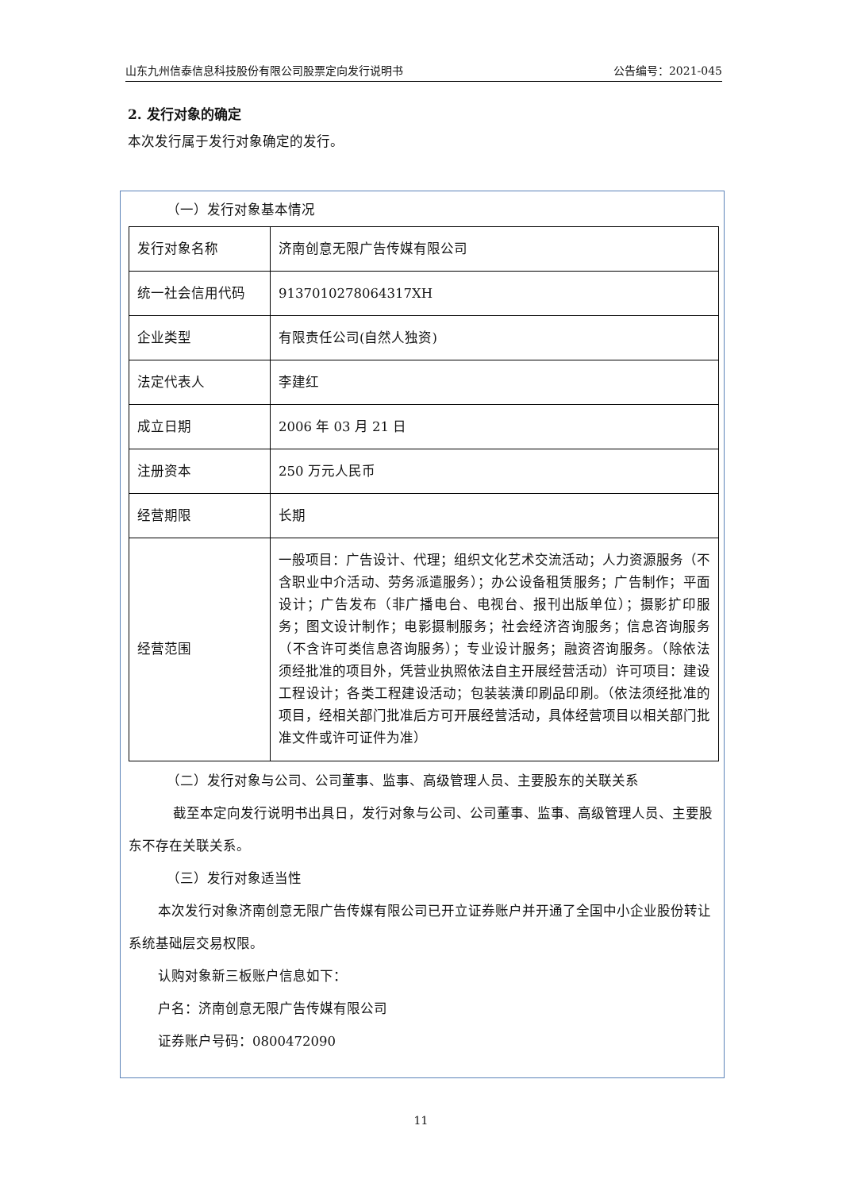山东九州信泰信息科技股份有限公司股票定向发行说明书 公告编号：2021-045
2. 发行对象的确定
本次发行属于发行对象确定的发行。
（一）发行对象基本情况
| 发行对象名称 | 济南创意无限广告传媒有限公司 |
| 统一社会信用代码 | 9137010278064317XH |
| 企业类型 | 有限责任公司(自然人独资) |
| 法定代表人 | 李建红 |
| 成立日期 | 2006 年 03 月 21 日 |
| 注册资本 | 250 万元人民币 |
| 经营期限 | 长期 |
| 经营范围 | 一般项目：广告设计、代理；组织文化艺术交流活动；人力资源服务（不含职业中介活动、劳务派遣服务）；办公设备租赁服务；广告制作；平面设计；广告发布（非广播电台、电视台、报刊出版单位）；摄影扩印服务；图文设计制作；电影摄制服务；社会经济咨询服务；信息咨询服务（不含许可类信息咨询服务）；专业设计服务；融资咨询服务。（除依法须经批准的项目外，凭营业执照依法自主开展经营活动）许可项目：建设工程设计；各类工程建设活动；包装装潢印刷品印刷。（依法须经批准的项目，经相关部门批准后方可开展经营活动，具体经营项目以相关部门批准文件或许可证件为准） |
（二）发行对象与公司、公司董事、监事、高级管理人员、主要股东的关联关系
截至本定向发行说明书出具日，发行对象与公司、公司董事、监事、高级管理人员、主要股东不存在关联关系。
（三）发行对象适当性
本次发行对象济南创意无限广告传媒有限公司已开立证券账户并开通了全国中小企业股份转让系统基础层交易权限。
认购对象新三板账户信息如下：
户名：济南创意无限广告传媒有限公司
证券账户号码：0800472090
11